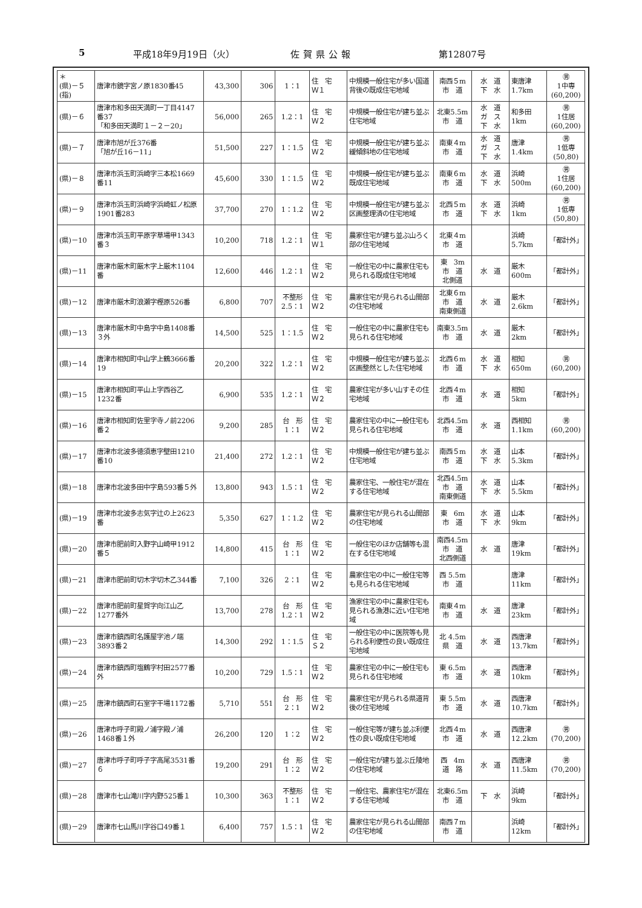5 平成18年9月19日（火） 佐賀県公報 第12807号
| ＊ (県)－５ (指) | 唐津市鏡字宮ノ原1830番45 | 43,300 | 306 | 1：1 | 住 宅 Ｗ１ | 中規模一般住宅が多い国道背後の既成住宅地域 | 南西５m 市 道 | 水 道 下 水 | 東唐津 1.7km | ㊚ 1中専 (60,200) |
| (県)－６ | 唐津市和多田天満町一丁目4147番37 「和多田天満町１－２－20」 | 56,000 | 265 | 1.2：1 | 住 宅 Ｗ２ | 中規模一般住宅が建ち並ぶ住宅地域 | 北東5.5m 市 道 | 水 道 ガ ス 下 水 | 和多田 1km | ㊚ 1住居 (60,200) |
| (県)－７ | 唐津市旭が丘376番 「旭が丘16－11」 | 51,500 | 227 | 1：1.5 | 住 宅 Ｗ２ | 中規模一般住宅が建ち並ぶ緩傾斜地の住宅地域 | 南東４m 市 道 | 水 道 ガ ス 下 水 | 唐津 1.4km | ㊚ 1低専 (50,80) |
| (県)－８ | 唐津市浜玉町浜崎字三本松1669番11 | 45,600 | 330 | 1：1.5 | 住 宅 Ｗ２ | 中規模一般住宅が建ち並ぶ既成住宅地域 | 南東６m 市 道 | 水 道 下 水 | 浜崎 500m | ㊚ 1住居 (60,200) |
| (県)－９ | 唐津市浜玉町浜崎字浜崎虹ノ松原1901番283 | 37,700 | 270 | 1：1.2 | 住 宅 Ｗ２ | 中規模一般住宅が建ち並ぶ区画整理済の住宅地域 | 北西５m 市 道 | 水 道 下 水 | 浜崎 1km | ㊚ 1低専 (50,80) |
| (県)－10 | 唐津市浜玉町平原字草場甲1343番３ | 10,200 | 718 | 1.2：1 | 住 宅 Ｗ１ | 農家住宅が建ち並ぶ山ろく部の住宅地域 | 北東４m 市 道 | | 浜崎 5.7km | 「都計外」 |
| (県)－11 | 唐津市厳木町厳木字上厳木1104番 | 12,600 | 446 | 1.2：1 | 住 宅 Ｗ２ | 一般住宅の中に農家住宅も見られる既成住宅地域 | 東 3m 市 道 北側道 | 水 道 | 厳木 600m | 「都計外」 |
| (県)－12 | 唐津市厳木町浪瀬字樫原526番 | 6,800 | 707 | 不整形 2.5：1 | 住 宅 Ｗ２ | 農家住宅が見られる山間部の住宅地域 | 北東６m 市 道 南東側道 | 水 道 | 厳木 2.6km | 「都計外」 |
| (県)－13 | 唐津市厳木町中島字中島1408番３外 | 14,500 | 525 | 1：1.5 | 住 宅 Ｗ２ | 一般住宅の中に農家住宅も見られる住宅地域 | 南東3.5m 市 道 | 水 道 | 厳木 2km | 「都計外」 |
| (県)－14 | 唐津市相知町中山字上鶴3666番19 | 20,200 | 322 | 1.2：1 | 住 宅 Ｗ２ | 中規模一般住宅が建ち並ぶ区画整然とした住宅地域 | 北西６m 市 道 | 水 道 下 水 | 相知 650m | ㊚ (60,200) |
| (県)－15 | 唐津市相知町平山上字西谷乙1232番 | 6,900 | 535 | 1.2：1 | 住 宅 Ｗ２ | 農家住宅が多い山すその住宅地域 | 北西４m 市 道 | 水 道 | 相知 5km | 「都計外」 |
| (県)－16 | 唐津市相知町佐里字寺ノ前2206番２ | 9,200 | 285 | 台 形 1：1 | 住 宅 Ｗ２ | 農家住宅の中に一般住宅も見られる住宅地域 | 北西4.5m 市 道 | 水 道 | 西相知 1.1km | ㊚ (60,200) |
| (県)－17 | 唐津市北波多徳須恵字壁田1210番10 | 21,400 | 272 | 1.2：1 | 住 宅 Ｗ２ | 中規模一般住宅が建ち並ぶ住宅地域 | 南西５m 市 道 | 水 道 下 水 | 山本 5.3km | 「都計外」 |
| (県)－18 | 唐津市北波多田中字島593番５外 | 13,800 | 943 | 1.5：1 | 住 宅 Ｗ２ | 農家住宅、一般住宅が混在する住宅地域 | 北西4.5m 市 道 南東側道 | 水 道 下 水 | 山本 5.5km | 「都計外」 |
| (県)－19 | 唐津市北波多志気字辻の上2623番 | 5,350 | 627 | 1：1.2 | 住 宅 Ｗ２ | 農家住宅が見られる山間部の住宅地域 | 東 6m 市 道 | 水 道 下 水 | 山本 9km | 「都計外」 |
| (県)－20 | 唐津市肥前町入野字山崎甲1912番５ | 14,800 | 415 | 台 形 1：1 | 住 宅 Ｗ２ | 一般住宅のほか店舗等も混在する住宅地域 | 南西4.5m 市 道 北西側道 | 水 道 | 唐津 19km | 「都計外」 |
| (県)－21 | 唐津市肥前町切木字切木乙344番 | 7,100 | 326 | 2：1 | 住 宅 Ｗ２ | 農家住宅の中に一般住宅等も見られる住宅地域 | 西 5.5m 市 道 | | 唐津 11km | 「都計外」 |
| (県)－22 | 唐津市肥前町星賀字向江山乙1277番外 | 13,700 | 278 | 台 形 1.2：1 | 住 宅 Ｗ２ | 漁家住宅の中に農家住宅も見られる漁港に近い住宅地域 | 南東４m 市 道 | 水 道 | 唐津 23km | 「都計外」 |
| (県)－23 | 唐津市鎮西町名護屋字池ノ端3893番２ | 14,300 | 292 | 1：1.5 | 住 宅 Ｓ２ | 一般住宅の中に医院等も見られる利便性の良い既成住宅地域 | 北 4.5m 県 道 | 水 道 | 西唐津 13.7km | 「都計外」 |
| (県)－24 | 唐津市鎮西町塩鶴字村田2577番外 | 10,200 | 729 | 1.5：1 | 住 宅 Ｗ２ | 農家住宅の中に一般住宅も見られる住宅地域 | 東 6.5m 市 道 | 水 道 | 西唐津 10km | 「都計外」 |
| (県)－25 | 唐津市鎮西町石室字干場1172番 | 5,710 | 551 | 台 形 2：1 | 住 宅 Ｗ２ | 農家住宅が見られる県道背後の住宅地域 | 東 5.5m 市 道 | 水 道 | 西唐津 10.7km | 「都計外」 |
| (県)－26 | 唐津市呼子町殿ノ浦字殿ノ浦1468番１外 | 26,200 | 120 | 1：2 | 住 宅 Ｗ２ | 一般住宅等が建ち並ぶ利便性の良い既成住宅地域 | 北西４m 市 道 | 水 道 | 西唐津 12.2km | ㊚ (70,200) |
| (県)－27 | 唐津市呼子町呼子字高尾3531番６ | 19,200 | 291 | 台 形 1：2 | 住 宅 Ｗ２ | 一般住宅が建ち並ぶ丘陵地の住宅地域 | 西 4m 道 路 | 水 道 | 西唐津 11.5km | ㊚ (70,200) |
| (県)－28 | 唐津市七山滝川字内野525番１ | 10,300 | 363 | 不整形 1：1 | 住 宅 Ｗ２ | 一般住宅、農家住宅が混在する住宅地域 | 北東6.5m 市 道 | 下 水 | 浜崎 9km | 「都計外」 |
| (県)－29 | 唐津市七山馬川字谷口49番１ | 6,400 | 757 | 1.5：1 | 住 宅 Ｗ２ | 農家住宅が見られる山間部の住宅地域 | 南西７m 市 道 | | 浜崎 12km | 「都計外」 |